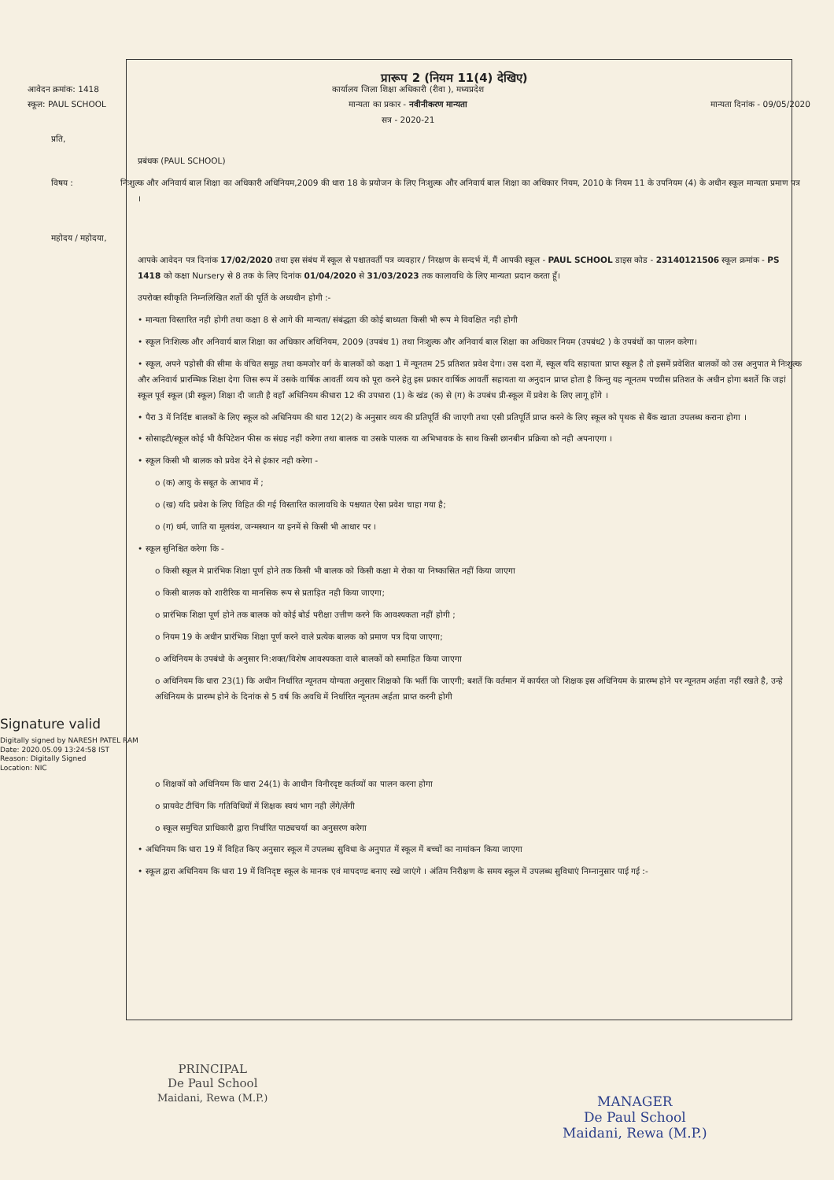प्रारूप 2 (नियम 11(4) देखिए)
आवेदन क्रमांक: 1418
स्कूल: PAUL SCHOOL
कार्यालय जिला शिक्षा अधिकारी (रीवा ), मध्यप्रदेश
मान्यता का प्रकार - नवीनीकरण मान्यता
सत्र - 2020-21
मान्यता दिनांक - 09/05/2020
प्रति,
प्रबंधक (PAUL SCHOOL)
विषय : निःशुल्क और अनिवार्य बाल शिक्षा का अधिकारी अधिनियम,2009 की धारा 18 के प्रयोजन के लिए निःशुल्क और अनिवार्य बाल शिक्षा का अधिकार नियम, 2010 के नियम 11 के उपनियम (4) के अधीन स्कूल मान्यता प्रमाण पत्र ।
महोदय / महोदया,
आपके आवेदन पत्र दिनांक 17/02/2020 तथा इस संबंध में स्कूल से पश्चातवर्ती पत्र व्यवहार / निरक्षण के सन्दर्भ में, मैं आपकी स्कूल - PAUL SCHOOL डाइस कोड - 23140121506 स्कूल क्रमांक - PS 1418 को कक्षा Nursery से 8 तक के लिए दिनांक 01/04/2020 से 31/03/2023 तक कालावधि के लिए मान्यता प्रदान करता हूँ।
उपरोक्त स्वीकृति निम्नलिखित शर्तो की पूर्ति के अध्यधीन होगी :-
• मान्यता विस्तारित नही होगी तथा कक्षा 8 से आगे की मान्यता/ संबंद्धता की कोई बाध्यता किसी भी रूप मे विवक्षित नही होगी
• स्कूल निःशिल्क और अनिवार्य बाल शिक्षा का अधिकार अधिनियम, 2009 (उपबंध 1) तथा निःशुल्क और अनिवार्य बाल शिक्षा का अधिकार नियम (उपबंध2 ) के उपबंधों का पालन करेगा।
• स्कूल, अपने पड़ोसी की सीमा के वंचित समूह तथा कमजोर वर्ग के बालकों को कक्षा 1 में न्यूनतम 25 प्रतिशत प्रवेश देगा। उस दशा में, स्कूल यदि सहायता प्राप्त स्कूल है तो इसमें प्रवेशित बालकों को उस अनुपात मे निःशुल्क और अनिवार्य प्रारम्भिक शिक्षा देगा जिस रूप में उसके वार्षिक आवर्ती व्यय को पूरा करने हेतु इस प्रकार वार्षिक आवर्ती सहायता या अनुदान प्राप्त होता है किन्तु यह न्यूनतम पच्चीस प्रतिशत के अधीन होगा बशर्ते कि जहां स्कूल पूर्व स्कूल (प्री स्कूल) शिक्षा दी जाती है वहाँ अधिनियम कीधारा 12 की उपधारा (1) के खंड (क) से (ग) के उपबंध प्री-स्कूल में प्रवेश के लिए लागू होंगे ।
• पैरा 3 में निर्दिष्ट बालकों के लिए स्कूल को अधिनियम की धारा 12(2) के अनुसार व्यय की प्रतिपूर्ति की जाएगी तथा एसी प्रतिपूर्ति प्राप्त करने के लिए स्कूल को पृथक से बैंक खाता उपलब्ध कराना होगा ।
• सोसाइटी/स्कूल कोई भी कैपिटेशन फीस क संग्रह नहीं करेगा तथा बालक या उसके पालक या अभिभावक के साथ किसी छानबीन प्रक्रिया को नही अपनाएगा ।
• स्कूल किसी भी बालक को प्रवेश देने से इंकार नही करेगा -
o (क) आयु के सबूत के आभाव में ;
o (ख) यदि प्रवेश के लिए विहित की गई विस्तारित कालावधि के पश्चयात ऐसा प्रवेश चाहा गया है;
o (ग) धर्म, जाति या मूलवंश, जन्मस्थान या इनमें से किसी भी आधार पर ।
• स्कूल सुनिश्चित करेगा कि -
o किसी स्कूल मे प्रारंभिक शिक्षा पूर्ण होने तक किसी भी बालक को किसी कक्षा मे रोका या निष्कासित नहीं किया जाएगा
o किसी बालक को शारीरिक या मानसिक रूप से प्रताड़ित नही किया जाएगा;
o प्रारंभिक शिक्षा पूर्ण होने तक बालक को कोई बोर्ड परीक्षा उत्तीण करने कि आवश्यकता नहीं होगी ;
o नियम 19 के अधीन प्रारंभिक शिक्षा पूर्ण करने वाले प्रत्येक बालक को प्रमाण पत्र दिया जाएगा;
o अधिनियम के उपबंधो के अनुसार नि:शक्त/विशेष आवश्यकता वाले बालकों को समाहित किया जाएगा
o अधिनियम कि धारा 23(1) कि अधीन निर्धारित न्यूनतम योग्यता अनुसार शिक्षको कि भर्ती कि जाएगी; बशर्ते कि वर्तमान में कार्यरत जो शिक्षक इस अधिनियम के प्रारम्भ होने पर न्यूनतम अर्हता नहीं रखते है, उन्हे अधिनियम के प्रारम्भ होने के दिनांक से 5 वर्ष कि अवधि में निर्धारित न्यूनतम अर्हता प्राप्त करनी होगी
Signature valid
Digitally signed by NARESH PATEL RAM
Date: 2020.05.09 13:24:58 IST
Reason: Digitally Signed
Location: NIC
o शिक्षकों को अधिनियम कि धारा 24(1) के आधीन विनीरदृष्ट कर्तव्यों का पालन करना होगा
o प्रायवेट टीचिंग कि गतिविधियों में शिक्षक स्वयं भाग नही लेंगे/लेंगी
o स्कूल समुचित प्राधिकारी द्वारा निर्धारित पाठ्यचर्या का अनुसरण करेगा
• अधिनियम कि धारा 19 में विहित किए अनुसार स्कूल में उपलब्ध सुविधा के अनुपात में स्कूल में बच्चों का नामांकन किया जाएगा
• स्कूल द्वारा अधिनियम कि धारा 19 में विनिदृष्ट स्कूल के मानक एवं मापदण्ड बनाए रखे जाएंगे । अंतिम निरीक्षण के समय स्कूल में उपलब्ध सुविधाएं निम्नानुसार पाई गई :-
PRINCIPAL
De Paul School
Maidani, Rewa (M.P.)
MANAGER
De Paul School
Maidani, Rewa (M.P.)